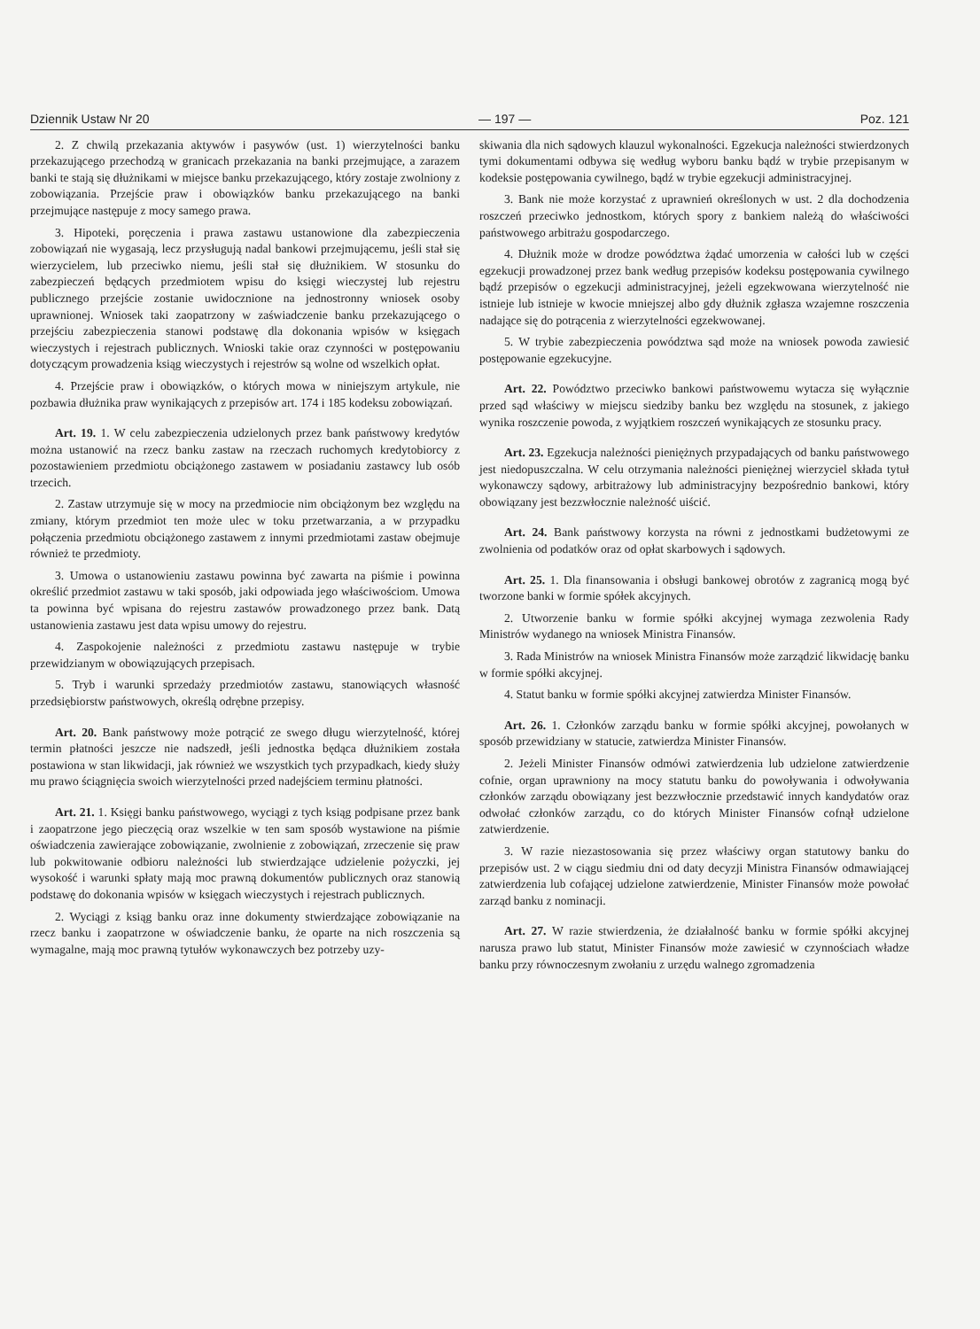Dziennik Ustaw Nr 20 — 197 — Poz. 121
2. Z chwilą przekazania aktywów i pasywów (ust. 1) wierzytelności banku przekazującego przechodzą w granicach przekazania na banki przejmujące, a zarazem banki te stają się dłużnikami w miejsce banku przekazującego, który zostaje zwolniony z zobowiązania. Przejście praw i obowiązków banku przekazującego na banki przejmujące następuje z mocy samego prawa.
3. Hipoteki, poręczenia i prawa zastawu ustanowione dla zabezpieczenia zobowiązań nie wygasają, lecz przysługują nadal bankowi przejmującemu, jeśli stał się wierzycielem, lub przeciwko niemu, jeśli stał się dłużnikiem. W stosunku do zabezpieczeń będących przedmiotem wpisu do księgi wieczystej lub rejestru publicznego przejście zostanie uwidocznione na jednostronny wniosek osoby uprawnionej. Wniosek taki zaopatrzony w zaświadczenie banku przekazującego o przejściu zabezpieczenia stanowi podstawę dla dokonania wpisów w księgach wieczystych i rejestrach publicznych. Wnioski takie oraz czynności w postępowaniu dotyczącym prowadzenia ksiąg wieczystych i rejestrów są wolne od wszelkich opłat.
4. Przejście praw i obowiązków, o których mowa w niniejszym artykule, nie pozbawia dłużnika praw wynikających z przepisów art. 174 i 185 kodeksu zobowiązań.
Art. 19. 1. W celu zabezpieczenia udzielonych przez bank państwowy kredytów można ustanowić na rzecz banku zastaw na rzeczach ruchomych kredytobiorcy z pozostawieniem przedmiotu obciążonego zastawem w posiadaniu zastawcy lub osób trzecich.
2. Zastaw utrzymuje się w mocy na przedmiocie nim obciążonym bez względu na zmiany, którym przedmiot ten może ulec w toku przetwarzania, a w przypadku połączenia przedmiotu obciążonego zastawem z innymi przedmiotami zastaw obejmuje również te przedmioty.
3. Umowa o ustanowieniu zastawu powinna być zawarta na piśmie i powinna określić przedmiot zastawu w taki sposób, jaki odpowiada jego właściwościom. Umowa ta powinna być wpisana do rejestru zastawów prowadzonego przez bank. Datą ustanowienia zastawu jest data wpisu umowy do rejestru.
4. Zaspokojenie należności z przedmiotu zastawu następuje w trybie przewidzianym w obowiązujących przepisach.
5. Tryb i warunki sprzedaży przedmiotów zastawu, stanowiących własność przedsiębiorstw państwowych, określą odrębne przepisy.
Art. 20. Bank państwowy może potrącić ze swego długu wierzytelność, której termin płatności jeszcze nie nadszedł, jeśli jednostka będąca dłużnikiem została postawiona w stan likwidacji, jak również we wszystkich tych przypadkach, kiedy służy mu prawo ściągnięcia swoich wierzytelności przed nadejściem terminu płatności.
Art. 21. 1. Księgi banku państwowego, wyciągi z tych ksiąg podpisane przez bank i zaopatrzone jego pieczęcią oraz wszelkie w ten sam sposób wystawione na piśmie oświadczenia zawierające zobowiązanie, zwolnienie z zobowiązań, zrzeczenie się praw lub pokwitowanie odbioru należności lub stwierdzające udzielenie pożyczki, jej wysokość i warunki spłaty mają moc prawną dokumentów publicznych oraz stanowią podstawę do dokonania wpisów w księgach wieczystych i rejestrach publicznych.
2. Wyciągi z ksiąg banku oraz inne dokumenty stwierdzające zobowiązanie na rzecz banku i zaopatrzone w oświadczenie banku, że oparte na nich roszczenia są wymagalne, mają moc prawną tytułów wykonawczych bez potrzeby uzy-
skiwania dla nich sądowych klauzul wykonalności. Egzekucja należności stwierdzonych tymi dokumentami odbywa się według wyboru banku bądź w trybie przepisanym w kodeksie postępowania cywilnego, bądź w trybie egzekucji administracyjnej.
3. Bank nie może korzystać z uprawnień określonych w ust. 2 dla dochodzenia roszczeń przeciwko jednostkom, których spory z bankiem należą do właściwości państwowego arbitrażu gospodarczego.
4. Dłużnik może w drodze powództwa żądać umorzenia w całości lub w części egzekucji prowadzonej przez bank według przepisów kodeksu postępowania cywilnego bądź przepisów o egzekucji administracyjnej, jeżeli egzekwowana wierzytelność nie istnieje lub istnieje w kwocie mniejszej albo gdy dłużnik zgłasza wzajemne roszczenia nadające się do potrącenia z wierzytelności egzekwowanej.
5. W trybie zabezpieczenia powództwa sąd może na wniosek powoda zawiesić postępowanie egzekucyjne.
Art. 22. Powództwo przeciwko bankowi państwowemu wytacza się wyłącznie przed sąd właściwy w miejscu siedziby banku bez względu na stosunek, z jakiego wynika roszczenie powoda, z wyjątkiem roszczeń wynikających ze stosunku pracy.
Art. 23. Egzekucja należności pieniężnych przypadających od banku państwowego jest niedopuszczalna. W celu otrzymania należności pieniężnej wierzyciel składa tytuł wykonawczy sądowy, arbitrażowy lub administracyjny bezpośrednio bankowi, który obowiązany jest bezzwłocznie należność uiścić.
Art. 24. Bank państwowy korzysta na równi z jednostkami budżetowymi ze zwolnienia od podatków oraz od opłat skarbowych i sądowych.
Art. 25. 1. Dla finansowania i obsługi bankowej obrotów z zagranicą mogą być tworzone banki w formie spółek akcyjnych.
2. Utworzenie banku w formie spółki akcyjnej wymaga zezwolenia Rady Ministrów wydanego na wniosek Ministra Finansów.
3. Rada Ministrów na wniosek Ministra Finansów może zarządzić likwidację banku w formie spółki akcyjnej.
4. Statut banku w formie spółki akcyjnej zatwierdza Minister Finansów.
Art. 26. 1. Członków zarządu banku w formie spółki akcyjnej, powołanych w sposób przewidziany w statucie, zatwierdza Minister Finansów.
2. Jeżeli Minister Finansów odmówi zatwierdzenia lub udzielone zatwierdzenie cofnie, organ uprawniony na mocy statutu banku do powoływania i odwoływania członków zarządu obowiązany jest bezzwłocznie przedstawić innych kandydatów oraz odwołać członków zarządu, co do których Minister Finansów cofnął udzielone zatwierdzenie.
3. W razie niezastosowania się przez właściwy organ statutowy banku do przepisów ust. 2 w ciągu siedmiu dni od daty decyzji Ministra Finansów odmawiającej zatwierdzenia lub cofającej udzielone zatwierdzenie, Minister Finansów może powołać zarząd banku z nominacji.
Art. 27. W razie stwierdzenia, że działalność banku w formie spółki akcyjnej narusza prawo lub statut, Minister Finansów może zawiesić w czynnościach władze banku przy równoczesnym zwołaniu z urzędu walnego zgromadzenia